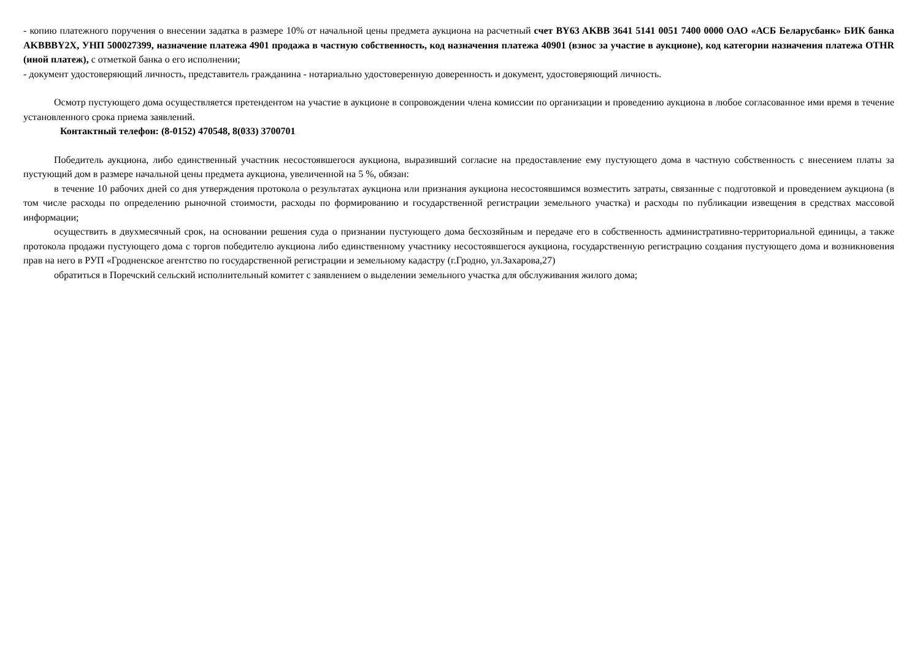- копию платежного поручения о внесении задатка в размере 10% от начальной цены предмета аукциона на расчетный счет BY63 AKBB 3641 5141 0051 7400 0000 ОАО «АСБ Беларусбанк» БИК банка AKBBBY2X, УНП 500027399, назначение платежа 4901 продажа в частную собственность, код назначения платежа 40901 (взнос за участие в аукционе), код категории назначения платежа OTHR (иной платеж), с отметкой банка о его исполнении;
- документ удостоверяющий личность, представитель гражданина - нотариально удостоверенную доверенность и документ, удостоверяющий личность.
Осмотр пустующего дома осуществляется претендентом на участие в аукционе в сопровождении члена комиссии по организации и проведению аукциона в любое согласованное ими время в течение установленного срока приема заявлений.
Контактный телефон: (8-0152) 470548, 8(033) 3700701
Победитель аукциона, либо единственный участник несостоявшегося аукциона, выразивший согласие на предоставление ему пустующего дома в частную собственность с внесением платы за пустующий дом в размере начальной цены предмета аукциона, увеличенной на 5 %, обязан:
в течение 10 рабочих дней со дня утверждения протокола о результатах аукциона или признания аукциона несостоявшимся возместить затраты, связанные с подготовкой и проведением аукциона (в том числе расходы по определению рыночной стоимости, расходы по формированию и государственной регистрации земельного участка) и расходы по публикации извещения в средствах массовой информации;
осуществить в двухмесячный срок, на основании решения суда о признании пустующего дома бесхозяйным и передаче его в собственность административно-территориальной единицы, а также протокола продажи пустующего дома с торгов победителю аукциона либо единственному участнику несостоявшегося аукциона, государственную регистрацию создания пустующего дома и возникновения прав на него в РУП «Гродненское агентство по государственной регистрации и земельному кадастру (г.Гродно, ул.Захарова,27)
обратиться в Поречский сельский исполнительный комитет с заявлением о выделении земельного участка для обслуживания жилого дома;